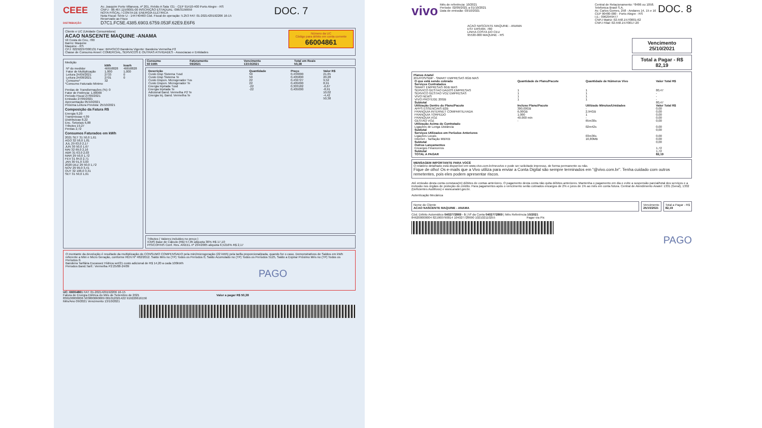CEEE
DISTRIBUIÇÃO
Av. Joaquim Porto Villanova, nº 201, Prédio A Sala 721 - CEP 91410-400 Porto Alegre - RS
CNPJ : 08.467.115/0001-00 INSCRIÇÃO ESTADUAL: 096/3156659
NOTA FISCAL / CONTA DE ENERGIA ELÉTRICA
Nota Fiscal: Série U - 144740460 Cód. Fiscal de operação: 5.253 FAT: 01-2021429192206 16-15
Reservado ao Fisco
D7C1.FC5E.4385.6903.6759.053F.62E9.E6F6
DOC. 7
Número da UC
Código para débito em conta corrente
66004861
Cliente e UC (Unidade Consumidora)
ACAO NASCENTE MAQUINE -ANAMA
Vil Costa do Ceu, 780
Bairro: Maquine
Maquine - RS
CPJ: 02292297000131 Fase: BIFASICO Bandeira Vigente: Bandeira Vermelha P2
Classe de Consumo Aneel: COMERCIAL, SERVICOS E OUTRAS ATIVIDADES - Associacao e Entidades
Medição
| | kWh | kvarh |
| --- | --- | --- |
| Nº do medidor | 46658828 | 46658828 |
| Fator de Multiplicação | 1,000 | 1,000 |
| Leitura 24/09/2021 | 2733 | 0 |
| Leitura 24/08/2021 | 2701 | 0 |
| Consumo* | 32 | |
*Consumo Faturado Minimo
Perdas de Transformações (%): 0
Fator de Potência: 1,00000
Periodo Fiscal 27/09/2021
Emissão 27/09/2021
Apresentação 05/10/2021
Próxima Leitura Prevista: 25/10/2021
Composição da Fatura R$
Energia 9,20
Transmissao 4,09
Distribuicao 8,22
Enc. Setoriais 6,88
Tributos 19,27
Perdas 2,72
Consumos Faturados em kWh
2021 SET 31 50,0 1,61
AGO 32 58,0 1,81
JUL 29 63,0 2,17
JUN 30 50,0 1,67
MAI 32 69,0 2,16
ABR 31 63,0 2,03
MAR 29 50,0 1,72
FEV 31 84,0 2,71
JAN 30 91,0 3,03
2020 DEZ 29 50,0 1,72
NOV 29 99,0 3,41
OUT 32 106,0 3,31
SET 31 50,0 1,61
| Consumo | Faturamento | Vencimento | Total em Reais |
| --- | --- | --- | --- |
| 50 kWh | 09/2021 | 13/10/2021 | 50,38 |
| Descrição | Quantidade | Preço | Valor R$ |
| --- | --- | --- | --- |
| Custo Disp Sistema Tusd | 50 | 0,433000 | 21,65 |
| Custo Disp Sistema Te | 50 | 0,405800 | 20,28 |
| Custo Dispon. Microgerador Tus | 22 | 0,432727 | 9,52 |
| Custo Dispon. Microgerador Te | 22 | 0,405000 | 8,91 |
| Energia Injetada Tusd | -22 | 0,303182 | -6,67 |
| Energia Injetada Te | -22 | 0,405000 | -8,91 |
| Adicional Band. Vermelha P2 Te | | | 10,02 |
| Energia Inj. Band. Vermelha Te | | | -4,42 |
| | | | 50,38 |
Tributos ( Valores incluidos no preço )
ICMS Base de Cálculo (R$) 57,05 aliquota 30% R$ 17,10
PIS/COFINS Conf. Res. ANEEL nº 234/2005 aliquota 6,5216% R$ 2,17
O montante da devolução é resultado da multiplicação do CONSUMO COMPENSADO pela mini/microgeração (22 kWh) pela tarifa proporcionalizada, quando for o caso. Demonstrativos de Saldos em kWh referente a Mini e Micro Geração, conforme REN Nº 482/2012. Saldo Mês no (TP) Todos os Períodos 0, Saldo Acumulado no (TP) Todos os Períodos 5125, Saldo a Expirar Próximo Mês no (TP) Todos os Períodos 0.
Bandeira Tarifária Escassez Hídrica set/21 custo adicional de R$ 14,20 a cada 100kWh
Periodos Band.Tarif.: Vermelha P2:25/08-24/09
PAGO
UC: 66004861 FAT: 01-2021429192206 16-15
Fatura de Energia Elétrica do Mês de Setembro de 2021 Valor a pagar R$ 50,38
836100000006 503800060009 001012021422 919220616156
Mês/Ano 09/2021 Vencimento 13/10/2021
vivo
Mês de referência: 10/2021
Período: 02/09/2021 a 01/10/2021
Data de emissão: 03/10/2021
Central de Relacionamento: *8486 ou 1058.
Telefonica Brasil S.A.
Av. Carlos Gomes, 258 - Andares 14, 15 e 16
CEP 90480-000 - Porto Alegre - RS
I.E.: 0962949477
CNPJ Matriz: 02.558.157/0001-62
CNPJ Filial: 02.558.157/0017-20
DOC. 8
ACAO NASCENTE MAQUINE - ANAMA
EST ERS484, 780
LINHA COSTA DO CEU
95530-000 MAQUINE - RS
Vencimento
25/10/2021
Total a Pagar - R$
82,19
Planos Anatel
201/POS/SMP - SMART EMPRESAS 6GB MAS
| O que está sendo cobrado | Quantidade de Plano/Pacote | Quantidade de Números Vivo | Valor Total R$ |
| --- | --- | --- | --- |
| Serviços Contratados | | | |
| SMART EMPRESAS 6GB MAS | | | |
| SERVICO GESTAO DADOS EMPRESAS | 1 | 1 | 80,47 |
| SERVICO GESTAO VOZ EMPRESAS | 1 | 1 | - |
| VIVO NEWS | 1 | 1 | - |
| VIVO PROTEGE 20GB | 1 | 1 | - |
| Subtotal | | | 80,47 |
| Utilização Dentro do Plano/Pacote | Incluso Plano/Pacote | Utilizado Minutos/Unidades | Valor Total R$ |
| APPS ESSENCIAIS B2B | 300,00GB | - | 0,00 |
| FRANQUIA INTERNET COMPARTILHADA | 6,00GB | 2,94GB | 0,00 |
| FRANQUIA TORPEDO | 1.000 | 1 | 0,00 |
| FRANQUIA VOZ | 40.000 min | - | 0,00 |
| GESTAO VOZ | - | 65m30s | 0,00 |
| Utilização Acima do Contratado | | | |
| Ligações de Longa Distância | | 02m42s | 0,00 |
| Subtotal | | | 0,00 |
| Serviços Utilizados em Períodos Anteriores | | | |
| Ligações Locais | | 03m36s | 0,00 |
| Internet - Tarifação MB/KB | | 16,80MB | 0,00 |
| Subtotal | | | 0,00 |
| Outros Lançamentos | | | |
| Encargos Financeiros | | | 1,72 |
| Subtotal | | | 1,72 |
| TOTAL A PAGAR | | | 82,19 |
MENSAGEM IMPORTANTE PARA VOCÊ
O relatório detalhado está disponível em www.vivo.com.br/meuvivo e pode ser solicitado impresso, de forma permanente ou não.
Fique de olho! Os e-mails que a Vivo utiliza para enviar a Conta Digital são sempre terminados em "@vivo.com.br". Tenha cuidado com outros remetentes, pois eles podem apresentar riscos.
Até emissão desta conta constava(m) débitos de contas anteriores. O pagamento desta conta não quita débitos anteriores. Mantenha o pagamento em dia e evite a suspensão parcial/total dos serviços e a inclusão nos órgãos de proteção do crédito. Para pagamentos após o vencimento serão cobrados encargos de 2% e juros de 1% ao mês em conta futura. Central de Atendimento Anatel: 1331 (Geral), 1332 (Deficientes Auditivos) e www.anatel.gov.br.
Autenticação Mecânica
Nome do Cliente
ACAO NASCENTE MAQUINE - ANAMA
Vencimento
25/10/2021
Total a Pagar - R$
82,19
Cód. Débito Automático 0402772869 - 5 | Nº da Conta 0402772869 | Mês Referência 10/2021
846200000004 821900790014 104027728690 102102110255 Pagar via Pix
PAGO